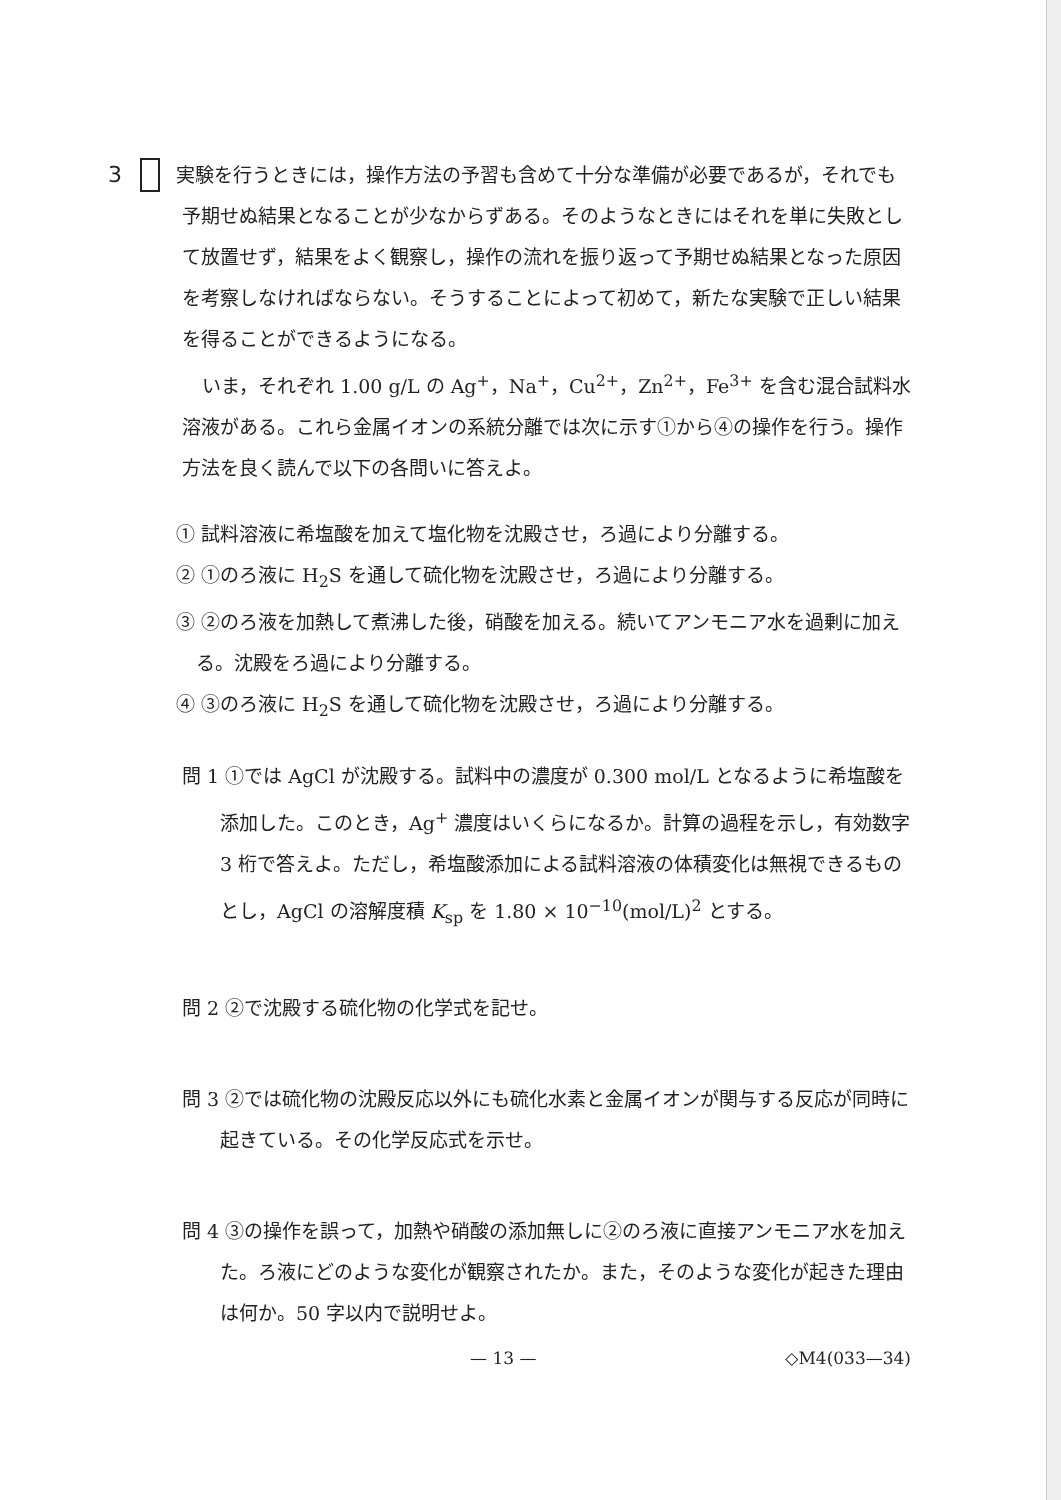3 実験を行うときには，操作方法の予習も含めて十分な準備が必要であるが，それでも予期せぬ結果となることが少なからずある。そのようなときにはそれを単に失敗として放置せず，結果をよく観察し，操作の流れを振り返って予期せぬ結果となった原因を考察しなければならない。そうすることによって初めて，新たな実験で正しい結果を得ることができるようになる。
いま，それぞれ 1.00 g/L の Ag<sup>+</sup>，Na<sup>+</sup>，Cu<sup>2+</sup>，Zn<sup>2+</sup>，Fe<sup>3+</sup> を含む混合試料水溶液がある。これら金属イオンの系統分離では次に示す①から④の操作を行う。操作方法を良く読んで以下の各問いに答えよ。
① 試料溶液に希塩酸を加えて塩化物を沈殿させ，ろ過により分離する。
② ①のろ液に H<sub>2</sub>S を通して硫化物を沈殿させ，ろ過により分離する。
③ ②のろ液を加熱して煮沸した後，硝酸を加える。続いてアンモニア水を過剰に加える。沈殿をろ過により分離する。
④ ③のろ液に H<sub>2</sub>S を通して硫化物を沈殿させ，ろ過により分離する。
問 1 ①では AgCl が沈殿する。試料中の濃度が 0.300 mol/L となるように希塩酸を添加した。このとき，Ag<sup>+</sup> 濃度はいくらになるか。計算の過程を示し，有効数字 3 桁で答えよ。ただし，希塩酸添加による試料溶液の体積変化は無視できるものとし，AgCl の溶解度積 K<sub>sp</sub> を 1.80 × 10<sup>−10</sup>(mol/L)<sup>2</sup> とする。
問 2 ②で沈殿する硫化物の化学式を記せ。
問 3 ②では硫化物の沈殿反応以外にも硫化水素と金属イオンが関与する反応が同時に起きている。その化学反応式を示せ。
問 4 ③の操作を誤って，加熱や硝酸の添加無しに②のろ液に直接アンモニア水を加えた。ろ液にどのような変化が観察されたか。また，そのような変化が起きた理由は何か。50 字以内で説明せよ。
— 13 — ◇M4(033—34)